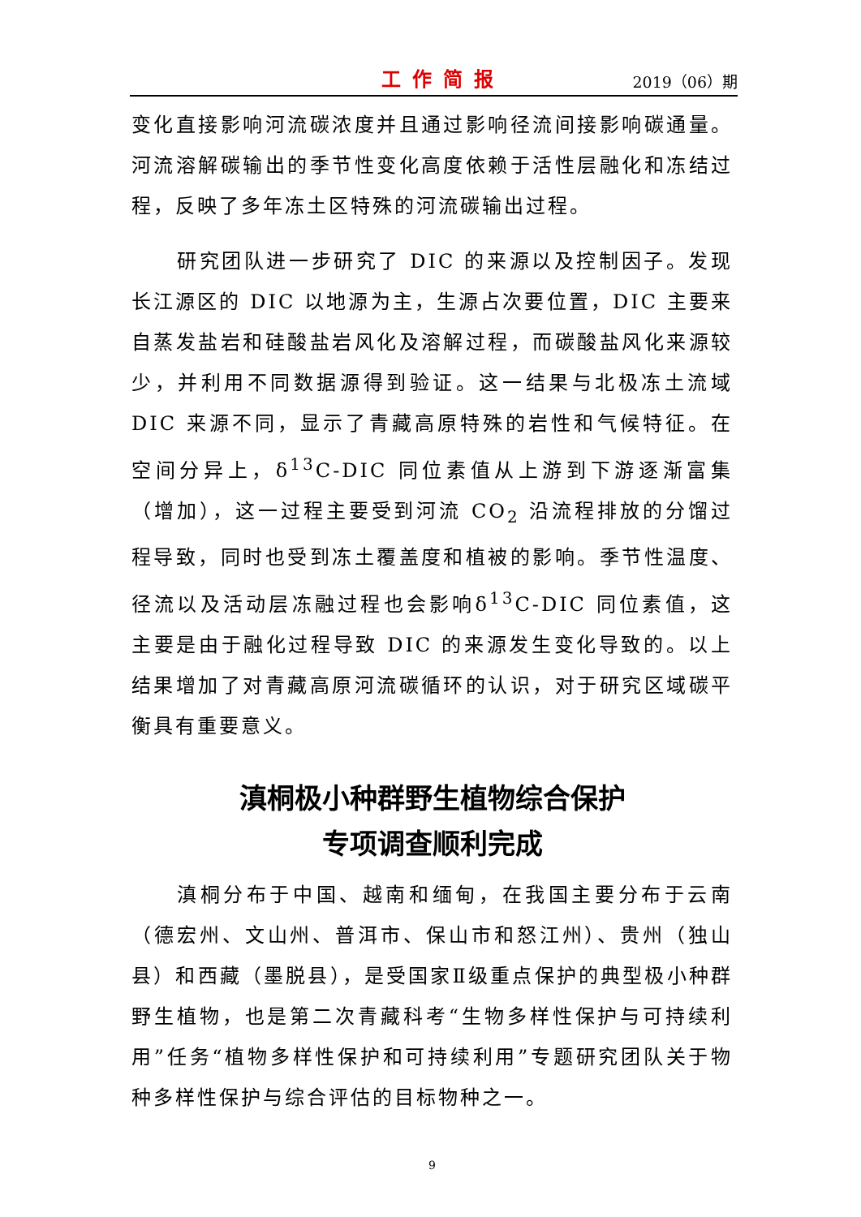工作简报 2019（06）期
变化直接影响河流碳浓度并且通过影响径流间接影响碳通量。河流溶解碳输出的季节性变化高度依赖于活性层融化和冻结过程，反映了多年冻土区特殊的河流碳输出过程。
研究团队进一步研究了 DIC 的来源以及控制因子。发现长江源区的 DIC 以地源为主，生源占次要位置，DIC 主要来自蒸发盐岩和硅酸盐岩风化及溶解过程，而碳酸盐风化来源较少，并利用不同数据源得到验证。这一结果与北极冻土流域 DIC 来源不同，显示了青藏高原特殊的岩性和气候特征。在空间分异上，δ<sup>13</sup>C-DIC 同位素值从上游到下游逐渐富集（增加），这一过程主要受到河流 CO<sub>2</sub> 沿流程排放的分馏过程导致，同时也受到冻土覆盖度和植被的影响。季节性温度、径流以及活动层冻融过程也会影响δ<sup>13</sup>C-DIC 同位素值，这主要是由于融化过程导致 DIC 的来源发生变化导致的。以上结果增加了对青藏高原河流碳循环的认识，对于研究区域碳平衡具有重要意义。
滇桐极小种群野生植物综合保护
专项调查顺利完成
滇桐分布于中国、越南和缅甸，在我国主要分布于云南（德宏州、文山州、普洱市、保山市和怒江州）、贵州（独山县）和西藏（墨脱县），是受国家Ⅱ级重点保护的典型极小种群野生植物，也是第二次青藏科考“生物多样性保护与可持续利用”任务“植物多样性保护和可持续利用”专题研究团队关于物种多样性保护与综合评估的目标物种之一。
9